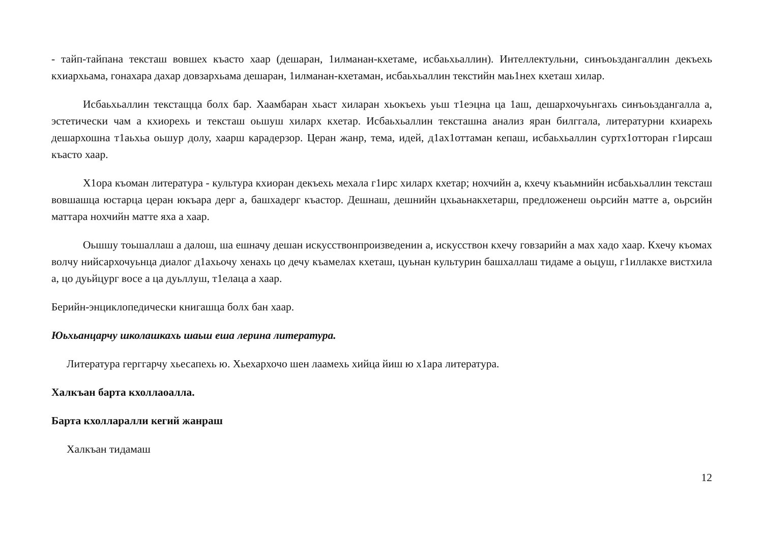- тайп-тайпана тексташ вовшех къасто хаар (дешаран, 1илманан-кхетаме, исбаьхьаллин). Интеллектульни, синъоьздангаллин декъехь кхиархьама, гонахара дахар довзархьама дешаран, 1илманан-кхетаман, исбаьхьаллин текстийн маь1нех кхеташ хилар.
Исбаьхьаллин текстащца болх бар. Хаамбаран хьаст хиларан хьокъехь уьш т1еэцна ца 1аш, дешархочуьнгахь синъоьздангалла а, эстетически чам а кхиорехь и тексташ оьшуш хиларх кхетар. Исбаьхьаллин тексташна анализ яран билггала, литературни кхиарехь дешархошна т1аьхьа оьшур долу, хаарш карадерзор. Церан жанр, тема, идей, д1ах1оттаман кепаш, исбаьхьаллин суртх1отторан г1ирсаш къасто хаар.
Х1ора къоман литература - культура кхиоран декъехь мехала г1ирс хиларх кхетар; нохчийн а, кхечу къаьмнийн исбаьхьаллин тексташ вовшашца юстарца церан юкъара дерг а, башхадерг къастор. Дешнаш, дешнийн цхьаьнакхетарш, предложенеш оьрсийн матте а, оьрсийн маттара нохчийн матте яха а хаар.
Оьшшу тоьшаллаш а далош, ша ешначу дешан искусствонпроизведенин а, искусствон кхечу говзарийн а мах хадо хаар. Кхечу къомах волчу нийсархочуьнца диалог д1ахьочу хенахь цо дечу къамелах кхеташ, цуьнан культурин башхаллаш тидаме а оьцуш, г1иллакхе вистхила а, цо дуьйцург восе а ца дуьллуш, т1елаца а хаар.
Берийн-энциклопедически книгашца болх бан хаар.
Юьхьанцарчу школашкахь шаьш еша лерина литература.
Литература герггарчу хьесапехь ю. Хьехархочо шен лаамехь хийца йиш ю х1ара литература.
Халкъан барта кхоллаоалла.
Барта кхолларалли кегий жанраш
Халкъан тидамаш
12